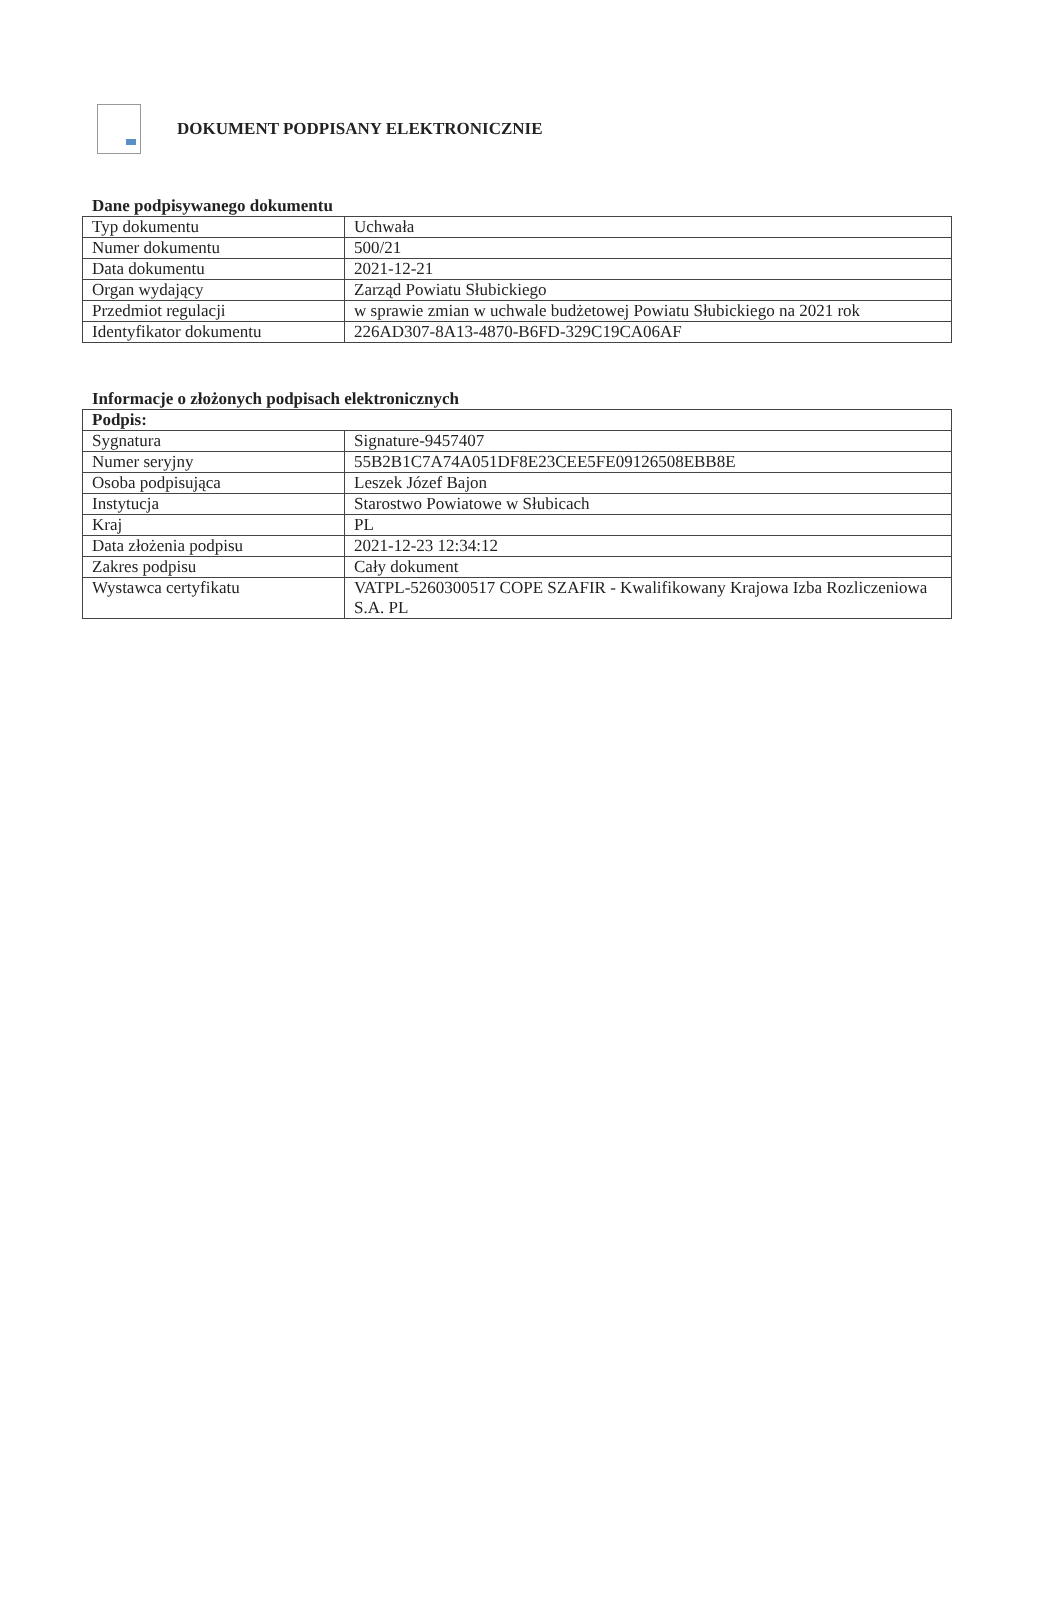DOKUMENT PODPISANY ELEKTRONICZNIE
Dane podpisywanego dokumentu
| Typ dokumentu | Uchwała |
| Numer dokumentu | 500/21 |
| Data dokumentu | 2021-12-21 |
| Organ wydający | Zarząd Powiatu Słubickiego |
| Przedmiot regulacji | w sprawie zmian w uchwale budżetowej Powiatu Słubickiego na 2021 rok |
| Identyfikator dokumentu | 226AD307-8A13-4870-B6FD-329C19CA06AF |
Informacje o złożonych podpisach elektronicznych
| Podpis: | |
| --- | --- |
| Sygnatura | Signature-9457407 |
| Numer seryjny | 55B2B1C7A74A051DF8E23CEE5FE09126508EBB8E |
| Osoba podpisująca | Leszek Józef Bajon |
| Instytucja | Starostwo Powiatowe w Słubicach |
| Kraj | PL |
| Data złożenia podpisu | 2021-12-23 12:34:12 |
| Zakres podpisu | Cały dokument |
| Wystawca certyfikatu | VATPL-5260300517 COPE SZAFIR - Kwalifikowany Krajowa Izba Rozliczeniowa S.A. PL |